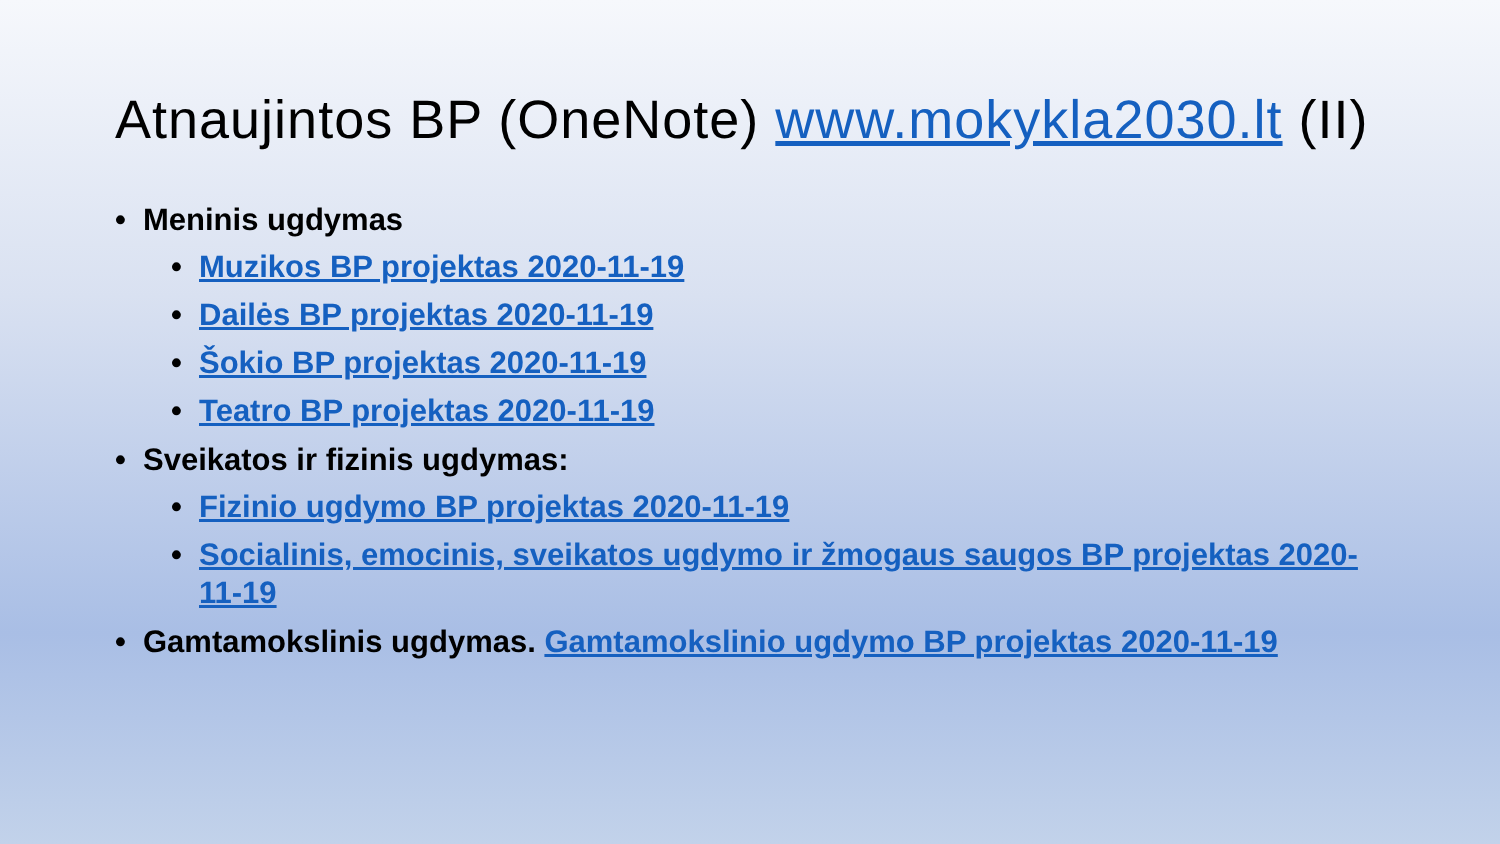Atnaujintos BP (OneNote) www.mokykla2030.lt (II)
• Meninis ugdymas
• Muzikos BP projektas 2020-11-19
• Dailės BP projektas 2020-11-19
• Šokio BP projektas 2020-11-19
• Teatro BP projektas 2020-11-19
• Sveikatos ir fizinis ugdymas:
• Fizinio ugdymo BP projektas 2020-11-19
• Socialinis, emocinis, sveikatos ugdymo ir žmogaus saugos BP projektas 2020-11-19
• Gamtamokslinis ugdymas. Gamtamokslinio ugdymo BP projektas 2020-11-19